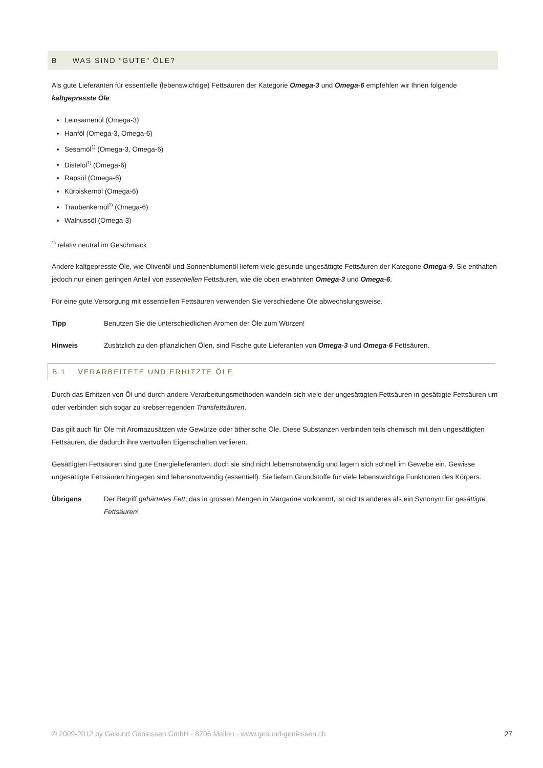B WAS SIND "GUTE" ÖLE?
Als gute Lieferanten für essentielle (lebenswichtige) Fettsäuren der Kategorie Omega-3 und Omega-6 empfehlen wir Ihnen folgende kaltgepresste Öle:
Leinsamenöl (Omega-3)
Hanföl (Omega-3, Omega-6)
Sesamöl<sup>1)</sup> (Omega-3, Omega-6)
Distelöl<sup>1)</sup> (Omega-6)
Rapsöl (Omega-6)
Kürbiskernöl (Omega-6)
Traubenkernöl<sup>1)</sup> (Omega-6)
Walnussöl (Omega-3)
<sup>1)</sup> relativ neutral im Geschmack
Andere kaltgepresste Öle, wie Olivenöl und Sonnenblumenöl liefern viele gesunde ungesättigte Fettsäuren der Kategorie Omega-9. Sie enthalten jedoch nur einen geringen Anteil von essentiellen Fettsäuren, wie die oben erwähnten Omega-3 und Omega-6.
Für eine gute Versorgung mit essentiellen Fettsäuren verwenden Sie verschiedene Öle abwechslungsweise.
Tipp Benutzen Sie die unterschiedlichen Aromen der Öle zum Würzen!
Hinweis Zusätzlich zu den pflanzlichen Ölen, sind Fische gute Lieferanten von Omega-3 und Omega-6 Fettsäuren.
B.1 VERARBEITETE UND ERHITZTE ÖLE
Durch das Erhitzen von Öl und durch andere Verarbeitungsmethoden wandeln sich viele der ungesättigten Fettsäuren in gesättigte Fettsäuren um oder verbinden sich sogar zu krebserregenden Transfettsäuren.
Das gilt auch für Öle mit Aromazusätzen wie Gewürze oder ätherische Öle. Diese Substanzen verbinden teils chemisch mit den ungesättigten Fettsäuren, die dadurch ihre wertvollen Eigenschaften verlieren.
Gesättigten Fettsäuren sind gute Energielieferanten, doch sie sind nicht lebensnotwendig und lagern sich schnell im Gewebe ein. Gewisse ungesättigte Fettsäuren hingegen sind lebensnotwendig (essentiell). Sie liefern Grundstoffe für viele lebenswichtige Funktionen des Körpers.
Übrigens Der Begriff gehärtetes Fett, das in grossen Mengen in Margarine vorkommt, ist nichts anderes als ein Synonym für gesättigte Fettsäuren!
© 2009-2012 by Gesund Geniessen GmbH · 8706 Meilen · www.gesund-geniessen.ch 27